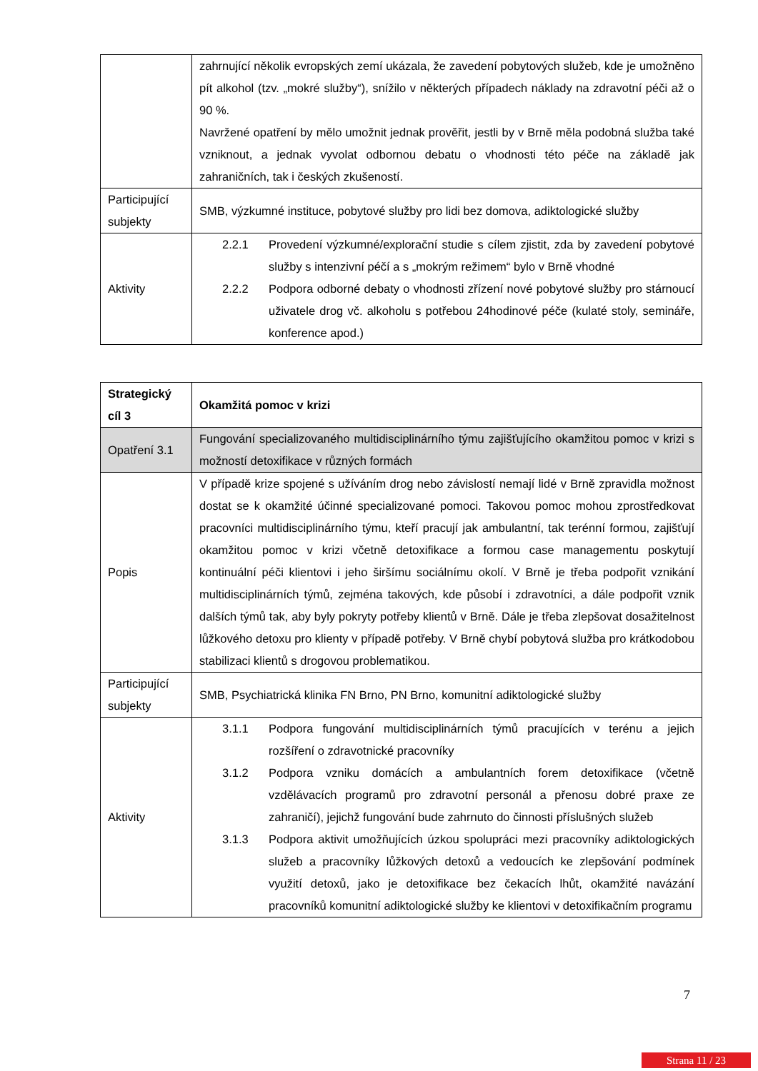| | zahrnující několik evropských zemí ukázala, že zavedení pobytových služeb, kde je umožněno pít alkohol (tzv. „mokré služby“), snížilo v některých případech náklady na zdravotní péči až o 90 %. Navržené opatření by mělo umožnit jednak prověřit, jestli by v Brně měla podobná služba také vzniknout, a jednak vyvolat odbornou debatu o vhodnosti této péče na základě jak zahraničních, tak i českých zkušeností. |
| Participující subjekty | SMB, výzkumné instituce, pobytové služby pro lidi bez domova, adiktologické služby |
| Aktivity | 2.2.1 Provedení výzkumné/explorační studie s cílem zjistit, zda by zavedení pobytové služby s intenzivní péčí a s „mokrým režimem“ bylo v Brně vhodné 2.2.2 Podpora odborné debaty o vhodnosti zřízení nové pobytové služby pro stárnoucí uživatele drog vč. alkoholu s potřebou 24hodinové péče (kulaté stoly, semináře, konference apod.) |
| Strategický cíl 3 | Okamžitá pomoc v krizi |
| Opatření 3.1 | Fungování specializovaného multidisciplinárního týmu zajišťujícího okamžitou pomoc v krizi s možností detoxifikace v různých formách |
| Popis | V případě krize spojené s užíváním drog nebo závislostí nemají lidé v Brně zpravidla možnost dostat se k okamžité účinné specializované pomoci. Takovou pomoc mohou zprostředkovat pracovníci multidisciplinárního týmu, kteří pracují jak ambulantní, tak terénní formou, zajišťují okamžitou pomoc v krizi včetně detoxifikace a formou case managementu poskytují kontinuální péči klientovi i jeho širšímu sociálnímu okolí. V Brně je třeba podpořit vznikání multidisciplinárních týmů, zejména takových, kde působí i zdravotníci, a dále podpořit vznik dalších týmů tak, aby byly pokryty potřeby klientů v Brně. Dále je třeba zlepšovat dosažitelnost lůžkového detoxu pro klienty v případě potřeby. V Brně chybí pobytová služba pro krátkodobou stabilizaci klientů s drogovou problematikou. |
| Participující subjekty | SMB, Psychiatrická klinika FN Brno, PN Brno, komunitní adiktologické služby |
| Aktivity | 3.1.1 Podpora fungování multidisciplinárních týmů pracujících v terénu a jejich rozšíření o zdravotnické pracovníky 3.1.2 Podpora vzniku domácích a ambulantních forem detoxifikace (včetně vzdělávacích programů pro zdravotní personál a přenosu dobré praxe ze zahraničí), jejichž fungování bude zahrnuto do činnosti příslušných služeb 3.1.3 Podpora aktivit umožňujících úzkou spolupráci mezi pracovníky adiktologických služeb a pracovníky lůžkových detoxů a vedoucích ke zlepšování podmínek využití detoxů, jako je detoxifikace bez čekacích lhůt, okamžité navázání pracovníků komunitní adiktologické služby ke klientovi v detoxifikačním programu |
7
Strana 11 / 23